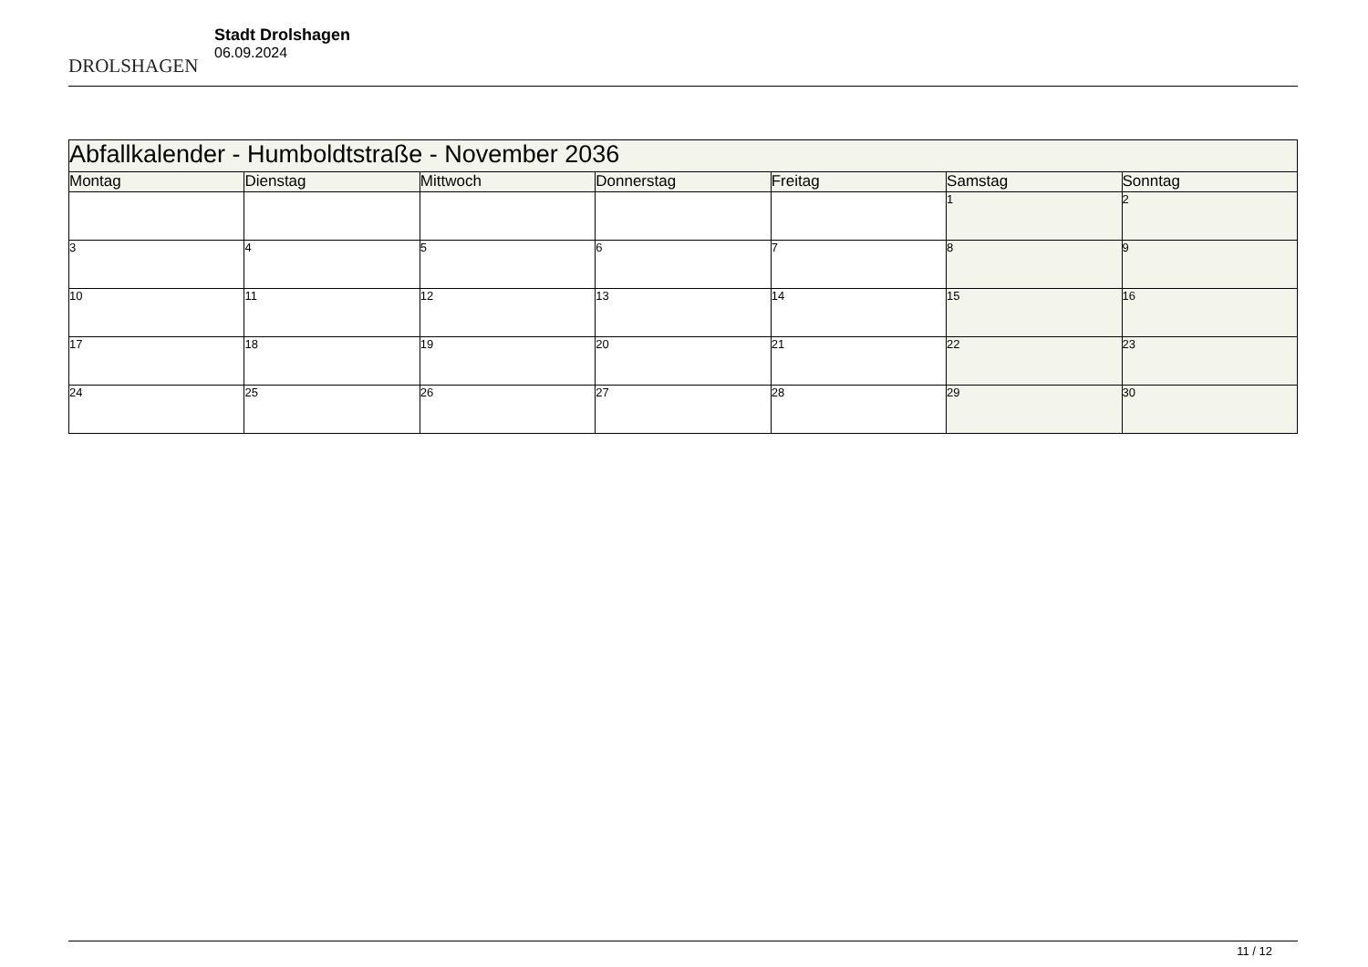DROLSHAGEN
Stadt Drolshagen
06.09.2024
| Abfallkalender - Humboldtstraße - November 2036 | | | | | | |
| --- | --- | --- | --- | --- | --- | --- |
| Montag | Dienstag | Mittwoch | Donnerstag | Freitag | Samstag | Sonntag |
| | | | | | 1 | 2 |
| 3 | 4 | 5 | 6 | 7 | 8 | 9 |
| 10 | 11 | 12 | 13 | 14 | 15 | 16 |
| 17 | 18 | 19 | 20 | 21 | 22 | 23 |
| 24 | 25 | 26 | 27 | 28 | 29 | 30 |
11 / 12